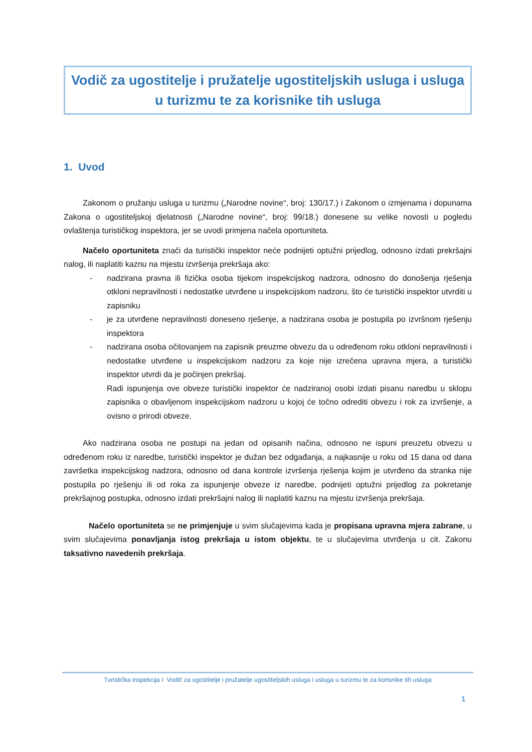Vodič za ugostitelje i pružatelje ugostiteljskih usluga i usluga u turizmu te za korisnike tih usluga
1. Uvod
Zakonom o pružanju usluga u turizmu („Narodne novine“, broj: 130/17.) i Zakonom o izmjenama i dopunama Zakona o ugostiteljskoj djelatnosti („Narodne novine“, broj: 99/18.) donesene su velike novosti u pogledu ovlaštenja turističkog inspektora, jer se uvodi primjena načela oportuniteta.
Načelo oportuniteta znači da turistički inspektor neće podnijeti optužni prijedlog, odnosno izdati prekršajni nalog, ili naplatiti kaznu na mjestu izvršenja prekršaja ako:
- nadzirana pravna ili fizička osoba tijekom inspekcijskog nadzora, odnosno do donošenja rješenja otkloni nepravilnosti i nedostatke utvrđene u inspekcijskom nadzoru, što će turistički inspektor utvrditi u zapisniku
- je za utvrđene nepravilnosti doneseno rješenje, a nadzirana osoba je postupila po izvršnom rješenju inspektora
- nadzirana osoba očitovanjem na zapisnik preuzme obvezu da u određenom roku otkloni nepravilnosti i nedostatke utvrđene u inspekcijskom nadzoru za koje nije izrečena upravna mjera, a turistički inspektor utvrdi da je počinjen prekršaj.
Radi ispunjenja ove obveze turistički inspektor će nadziranoj osobi izdati pisanu naredbu u sklopu zapisnika o obavljenom inspekcijskom nadzoru u kojoj će točno odrediti obvezu i rok za izvršenje, a ovisno o prirodi obveze.
Ako nadzirana osoba ne postupi na jedan od opisanih načina, odnosno ne ispuni preuzetu obvezu u određenom roku iz naredbe, turistički inspektor je dužan bez odgađanja, a najkasnije u roku od 15 dana od dana završetka inspekcijskog nadzora, odnosno od dana kontrole izvršenja rješenja kojim je utvrđeno da stranka nije postupila po rješenju ili od roka za ispunjenje obveze iz naredbe, podnijeti optužni prijedlog za pokretanje prekršajnog postupka, odnosno izdati prekršajni nalog ili naplatiti kaznu na mjestu izvršenja prekršaja.
Načelo oportuniteta se ne primjenjuje u svim slučajevima kada je propisana upravna mjera zabrane, u svim slučajevima ponavljanja istog prekršaja u istom objektu, te u slučajevima utvrđenja u cit. Zakonu taksativno navedenih prekršaja.
Turistička inspekcija I Vodič za ugostitelje i pružatelje ugostiteljskih usluga i usluga u turizmu te za korisnike tih usluga
1